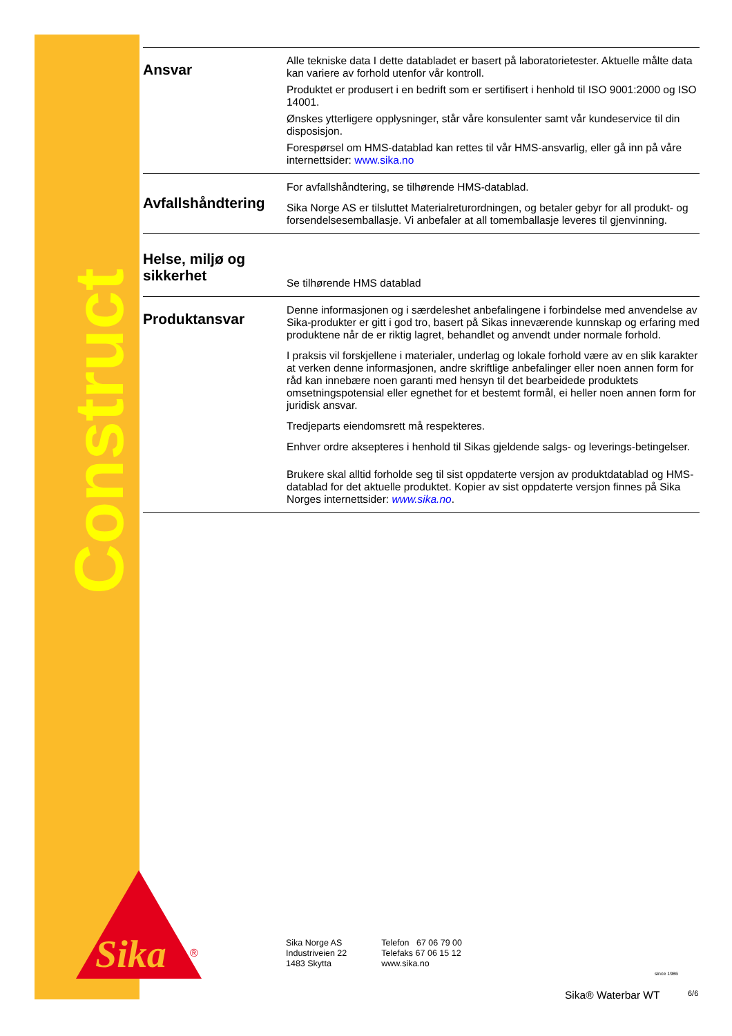Construction
Ansvar
Alle tekniske data I dette databladet er basert på laboratorietester. Aktuelle målte data kan variere av forhold utenfor vår kontroll.
Produktet er produsert i en bedrift som er sertifisert i henhold til ISO 9001:2000 og ISO 14001.
Ønskes ytterligere opplysninger, står våre konsulenter samt vår kundeservice til din disposisjon.
Forespørsel om HMS-datablad kan rettes til vår HMS-ansvarlig, eller gå inn på våre internettsider: www.sika.no
Avfallshåndtering
For avfallshåndtering, se tilhørende HMS-datablad.
Sika Norge AS er tilsluttet Materialreturordningen, og betaler gebyr for all produkt- og forsendelsesemballasje. Vi anbefaler at all tomemballasje leveres til gjenvinning.
Helse, miljø og sikkerhet
Se tilhørende HMS datablad
Produktansvar
Denne informasjonen og i særdeleshet anbefalingene i forbindelse med anvendelse av Sika-produkter er gitt i god tro, basert på Sikas inneværende kunnskap og erfaring med produktene når de er riktig lagret, behandlet og anvendt under normale forhold.
I praksis vil forskjellene i materialer, underlag og lokale forhold være av en slik karakter at verken denne informasjonen, andre skriftlige anbefalinger eller noen annen form for råd kan innebære noen garanti med hensyn til det bearbeidede produktets omsetningspotensial eller egnethet for et bestemt formål, ei heller noen annen form for juridisk ansvar.
Tredjeparts eiendomsrett må respekteres.
Enhver ordre aksepteres i henhold til Sikas gjeldende salgs- og leverings-betingelser.
Brukere skal alltid forholde seg til sist oppdaterte versjon av produktdatablad og HMS-datablad for det aktuelle produktet. Kopier av sist oppdaterte versjon finnes på Sika Norges internettsider: www.sika.no.
Sika
®
Sika Norge AS
Industriveien 22
1483 Skytta
Telefon 67 06 79 00
Telefaks 67 06 15 12
www.sika.no
since 1986
Sika® Waterbar WT 6/6